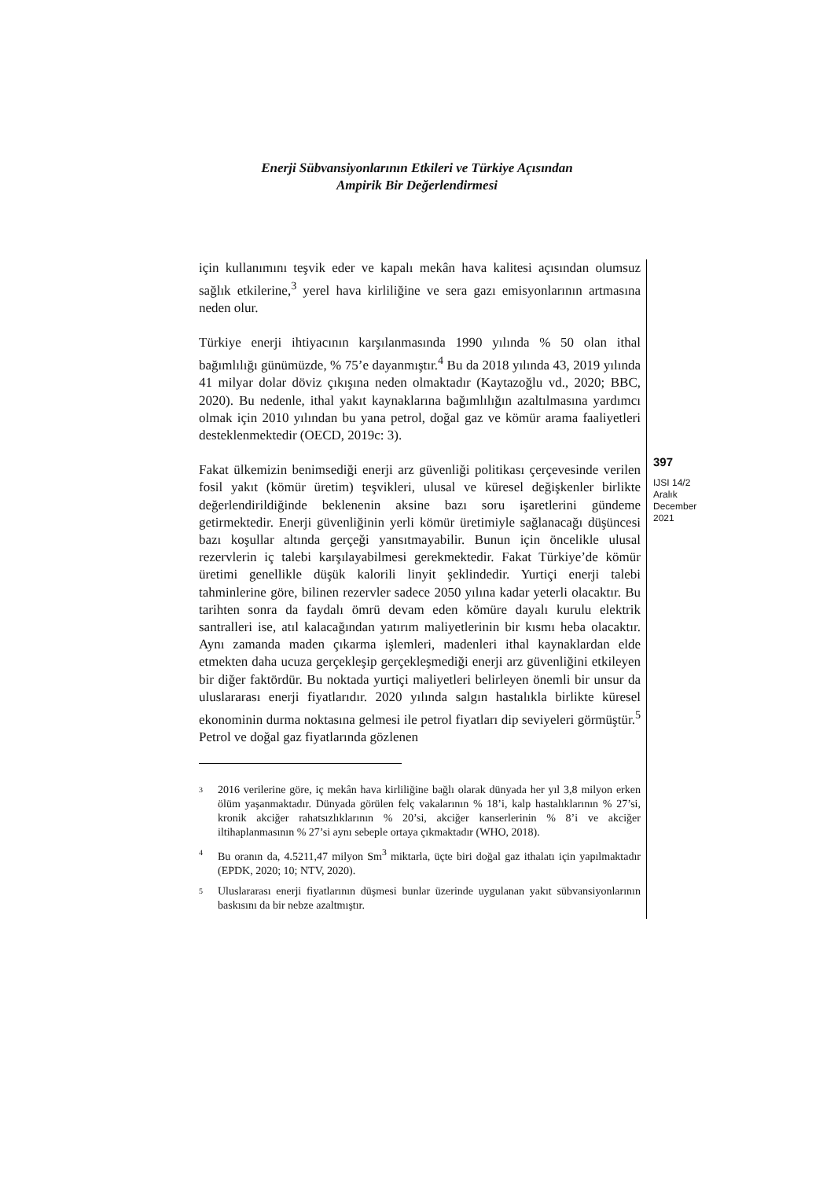Enerji Sübvansiyonlarının Etkileri ve Türkiye Açısından
Ampirik Bir Değerlendirmesi
için kullanımını teşvik eder ve kapalı mekân hava kalitesi açısından olumsuz sağlık etkilerine,<sup>3</sup> yerel hava kirliliğine ve sera gazı emisyonlarının artmasına neden olur.
Türkiye enerji ihtiyacının karşılanmasında 1990 yılında % 50 olan ithal bağımlılığı günümüzde, % 75’e dayanmıştır.<sup>4</sup> Bu da 2018 yılında 43, 2019 yılında 41 milyar dolar döviz çıkışına neden olmaktadır (Kaytazoğlu vd., 2020; BBC, 2020). Bu nedenle, ithal yakıt kaynaklarına bağımlılığın azaltılmasına yardımcı olmak için 2010 yılından bu yana petrol, doğal gaz ve kömür arama faaliyetleri desteklenmektedir (OECD, 2019c: 3).
Fakat ülkemizin benimsediği enerji arz güvenliği politikası çerçevesinde verilen fosil yakıt (kömür üretim) teşvikleri, ulusal ve küresel değişkenler birlikte değerlendirildiğinde beklenenin aksine bazı soru işaretlerini gündeme getirmektedir. Enerji güvenliğinin yerli kömür üretimiyle sağlanacağı düşüncesi bazı koşullar altında gerçeği yansıtmayabilir. Bunun için öncelikle ulusal rezervlerin iç talebi karşılayabilmesi gerekmektedir. Fakat Türkiye’de kömür üretimi genellikle düşük kalorili linyit şeklindedir. Yurtiçi enerji talebi tahminlerine göre, bilinen rezervler sadece 2050 yılına kadar yeterli olacaktır. Bu tarihten sonra da faydalı ömrü devam eden kömüre dayalı kurulu elektrik santralleri ise, atıl kalacağından yatırım maliyetlerinin bir kısmı heba olacaktır. Aynı zamanda maden çıkarma işlemleri, madenleri ithal kaynaklardan elde etmekten daha ucuza gerçekleşip gerçekleşmediği enerji arz güvenliğini etkileyen bir diğer faktördür. Bu noktada yurtiçi maliyetleri belirleyen önemli bir unsur da uluslararası enerji fiyatlarıdır. 2020 yılında salgın hastalıkla birlikte küresel ekonominin durma noktasına gelmesi ile petrol fiyatları dip seviyeleri görmüştür.<sup>5</sup> Petrol ve doğal gaz fiyatlarında gözlenen
3
2016 verilerine göre, iç mekân hava kirliliğine bağlı olarak dünyada her yıl 3,8 milyon erken ölüm yaşanmaktadır. Dünyada görülen felç vakalarının % 18’i, kalp hastalıklarının % 27’si, kronik akciğer rahatsızlıklarının % 20’si, akciğer kanserlerinin % 8’i ve akciğer iltihaplanmasının % 27’si aynı sebeple ortaya çıkmaktadır (WHO, 2018).
4
Bu oranın da, 4.5211,47 milyon Sm<sup>3</sup> miktarla, üçte biri doğal gaz ithalatı için yapılmaktadır (EPDK, 2020; 10; NTV, 2020).
5
Uluslararası enerji fiyatlarının düşmesi bunlar üzerinde uygulanan yakıt sübvansiyonlarının baskısını da bir nebze azaltmıştır.
397
IJSI 14/2
Aralık
December
2021